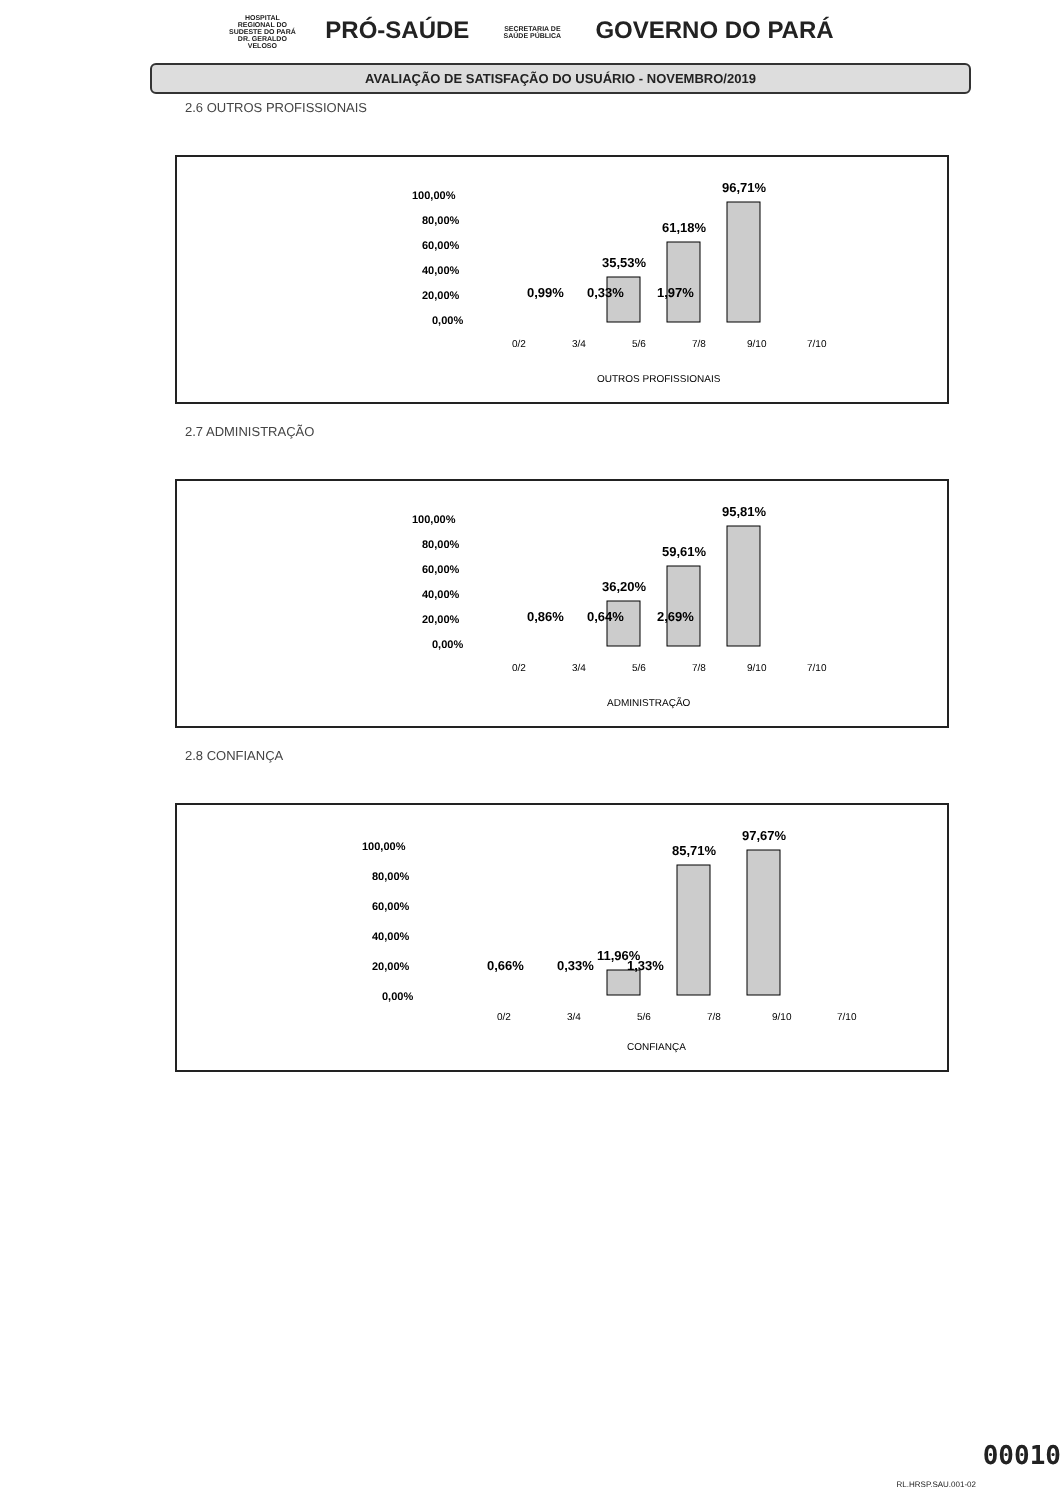HOSPITAL REGIONAL DO SUDESTE DO PARÁ DR. GERALDO VELOSO PRÓ-SAÚDE SECRETARIA DE SAÚDE PÚBLICA GOVERNO DO PARÁ
AVALIAÇÃO DE SATISFAÇÃO DO USUÁRIO - NOVEMBRO/2019
2.6 OUTROS PROFISSIONAIS
100,00%
80,00%
60,00%
40,00%
20,00%
0,00%
0,99%
0,33%
1,97%
35,53%
61,18%
96,71%
0/2
3/4
5/6
7/8
9/10
7/10
OUTROS PROFISSIONAIS
2.7 ADMINISTRAÇÃO
100,00%
80,00%
60,00%
40,00%
20,00%
0,00%
0,86%
0,64%
2,69%
36,20%
59,61%
95,81%
0/2
3/4
5/6
7/8
9/10
7/10
ADMINISTRAÇÃO
2.8 CONFIANÇA
100,00%
80,00%
60,00%
40,00%
20,00%
0,00%
0,66%
0,33%
1,33%
11,96%
85,71%
97,67%
0/2
3/4
5/6
7/8
9/10
7/10
CONFIANÇA
00010
RL.HRSP.SAU.001-02